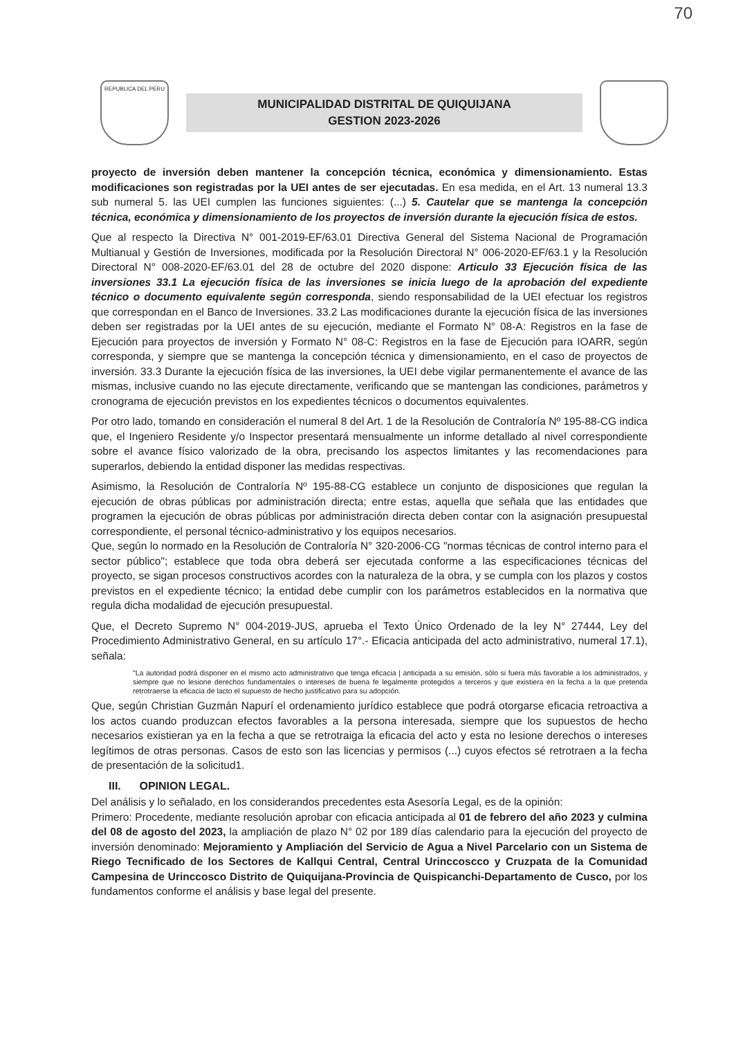70
REPUBLICA DEL PERU
MUNICIPALIDAD DISTRITAL DE QUIQUIJANA
GESTION 2023-2026
proyecto de inversión deben mantener la concepción técnica, económica y dimensionamiento. Estas modificaciones son registradas por la UEI antes de ser ejecutadas. En esa medida, en el Art. 13 numeral 13.3 sub numeral 5. las UEI cumplen las funciones siguientes: (...) 5. Cautelar que se mantenga la concepción técnica, económica y dimensionamiento de los proyectos de inversión durante la ejecución física de estos.
Que al respecto la Directiva N° 001-2019-EF/63.01 Directiva General del Sistema Nacional de Programación Multianual y Gestión de Inversiones, modificada por la Resolución Directoral N° 006-2020-EF/63.1 y la Resolución Directoral N° 008-2020-EF/63.01 del 28 de octubre del 2020 dispone: Articulo 33 Ejecución física de las inversiones 33.1 La ejecución física de las inversiones se inicia luego de la aprobación del expediente técnico o documento equivalente según corresponda, siendo responsabilidad de la UEI efectuar los registros que correspondan en el Banco de Inversiones. 33.2 Las modificaciones durante la ejecución física de las inversiones deben ser registradas por la UEI antes de su ejecución, mediante el Formato N° 08-A: Registros en la fase de Ejecución para proyectos de inversión y Formato N° 08-C: Registros en la fase de Ejecución para IOARR, según corresponda, y siempre que se mantenga la concepción técnica y dimensionamiento, en el caso de proyectos de inversión. 33.3 Durante la ejecución física de las inversiones, la UEI debe vigilar permanentemente el avance de las mismas, inclusive cuando no las ejecute directamente, verificando que se mantengan las condiciones, parámetros y cronograma de ejecución previstos en los expedientes técnicos o documentos equivalentes.
Por otro lado, tomando en consideración el numeral 8 del Art. 1 de la Resolución de Contraloría Nº 195-88-CG indica que, el Ingeniero Residente y/o Inspector presentará mensualmente un informe detallado al nivel correspondiente sobre el avance físico valorizado de la obra, precisando los aspectos limitantes y las recomendaciones para superarlos, debiendo la entidad disponer las medidas respectivas.
Asimismo, la Resolución de Contraloría Nº 195-88-CG establece un conjunto de disposiciones que regulan la ejecución de obras públicas por administración directa; entre estas, aquella que señala que las entidades que programen la ejecución de obras públicas por administración directa deben contar con la asignación presupuestal correspondiente, el personal técnico-administrativo y los equipos necesarios.
Que, según lo normado en la Resolución de Contraloría N° 320-2006-CG "normas técnicas de control interno para el sector público"; establece que toda obra deberá ser ejecutada conforme a las especificaciones técnicas del proyecto, se sigan procesos constructivos acordes con la naturaleza de la obra, y se cumpla con los plazos y costos previstos en el expediente técnico; la entidad debe cumplir con los parámetros establecidos en la normativa que regula dicha modalidad de ejecución presupuestal.
Que, el Decreto Supremo N° 004-2019-JUS, aprueba el Texto Único Ordenado de la ley N° 27444, Ley del Procedimiento Administrativo General, en su artículo 17°.- Eficacia anticipada del acto administrativo, numeral 17.1), señala:
"La autoridad podrá disponer en el mismo acto administrativo que tenga eficacia | anticipada a su emisión, sólo si fuera más favorable a los administrados, y siempre que no lesione derechos fundamentales o intereses de buena fe legalmente protegidos a terceros y que existiera en la fecha a la que pretenda retrotraerse la eficacia de lacto el supuesto de hecho justificativo para su adopción.
Que, según Christian Guzmán Napurí el ordenamiento jurídico establece que podrá otorgarse eficacia retroactiva a los actos cuando produzcan efectos favorables a la persona interesada, siempre que los supuestos de hecho necesarios existieran ya en la fecha a que se retrotraiga la eficacia del acto y esta no lesione derechos o intereses legítimos de otras personas. Casos de esto son las licencias y permisos (...) cuyos efectos sé retrotraen a la fecha de presentación de la solicitud1.
III. OPINION LEGAL.
Del análisis y lo señalado, en los considerandos precedentes esta Asesoría Legal, es de la opinión:
Primero: Procedente, mediante resolución aprobar con eficacia anticipada al 01 de febrero del año 2023 y culmina del 08 de agosto del 2023, la ampliación de plazo N° 02 por 189 días calendario para la ejecución del proyecto de inversión denominado: Mejoramiento y Ampliación del Servicio de Agua a Nivel Parcelario con un Sistema de Riego Tecnificado de los Sectores de Kallqui Central, Central Urinccoscco y Cruzpata de la Comunidad Campesina de Urinccosco Distrito de Quiquijana-Provincia de Quispicanchi-Departamento de Cusco, por los fundamentos conforme el análisis y base legal del presente.